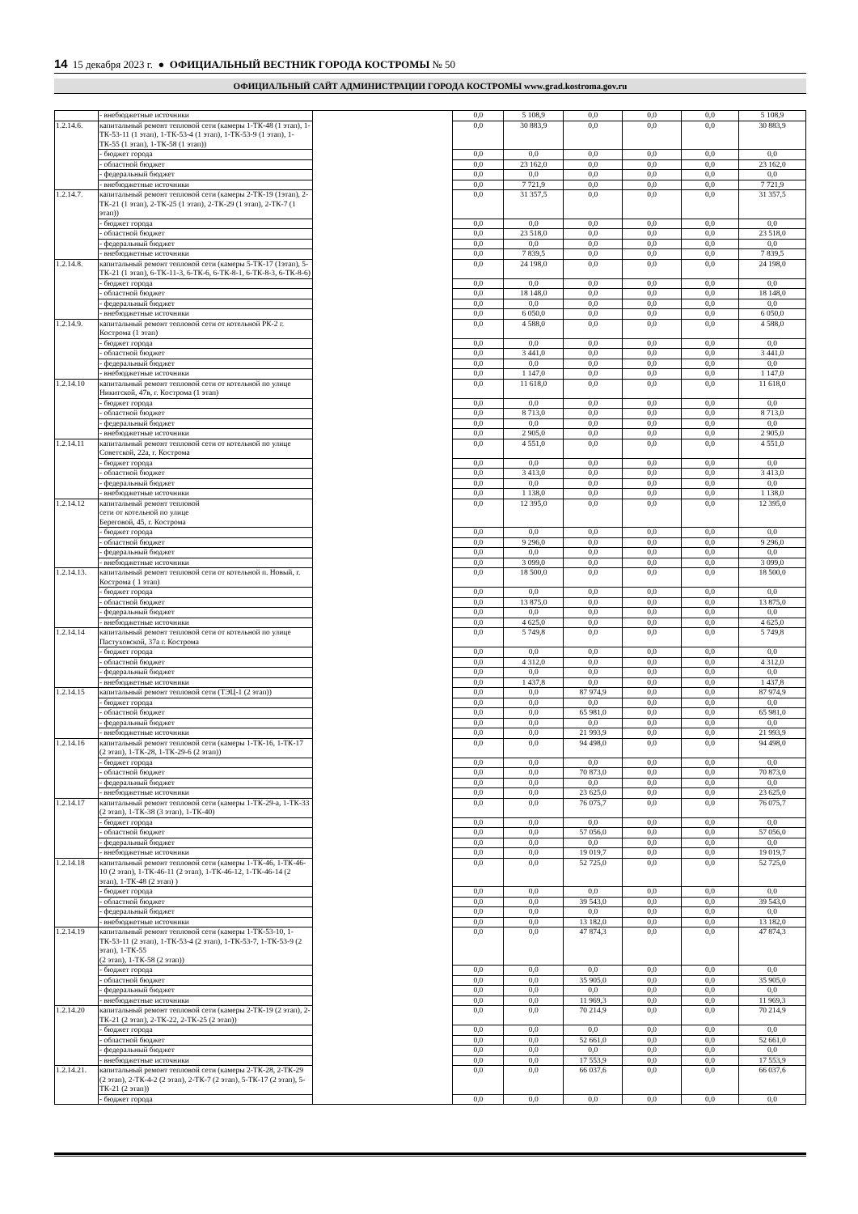14 15 декабря 2023 г. ● ОФИЦИАЛЬНЫЙ ВЕСТНИК ГОРОДА КОСТРОМЫ № 50
ОФИЦИАЛЬНЫЙ САЙТ АДМИНИСТРАЦИИ ГОРОДА КОСТРОМЫ www.grad.kostroma.gov.ru
| | - внебюджетные источники | | 0,0 | 5 108,9 | 0,0 | 0,0 | 0,0 | 5 108,9 |
| 1.2.14.6. | капитальный ремонт тепловой сети (камеры 1-ТК-48 (1 этап), 1-ТК-53-11 (1 этап), 1-ТК-53-4 (1 этап), 1-ТК-53-9 (1 этап), 1-ТК-55 (1 этап), 1-ТК-58 (1 этап)) | | 0,0 | 30 883,9 | 0,0 | 0,0 | 0,0 | 30 883,9 |
| | - бюджет города | | 0,0 | 0,0 | 0,0 | 0,0 | 0,0 | 0,0 |
| | - областной бюджет | | 0,0 | 23 162,0 | 0,0 | 0,0 | 0,0 | 23 162,0 |
| | - федеральный бюджет | | 0,0 | 0,0 | 0,0 | 0,0 | 0,0 | 0,0 |
| | - внебюджетные источники | | 0,0 | 7 721,9 | 0,0 | 0,0 | 0,0 | 7 721,9 |
| 1.2.14.7. | капитальный ремонт тепловой сети (камеры 2-ТК-19 (1этап), 2-ТК-21 (1 этап), 2-ТК-25 (1 этап), 2-ТК-29 (1 этап), 2-ТК-7 (1 этап)) | | 0,0 | 31 357,5 | 0,0 | 0,0 | 0,0 | 31 357,5 |
| | - бюджет города | | 0,0 | 0,0 | 0,0 | 0,0 | 0,0 | 0,0 |
| | - областной бюджет | | 0,0 | 23 518,0 | 0,0 | 0,0 | 0,0 | 23 518,0 |
| | - федеральный бюджет | | 0,0 | 0,0 | 0,0 | 0,0 | 0,0 | 0,0 |
| | - внебюджетные источники | | 0,0 | 7 839,5 | 0,0 | 0,0 | 0,0 | 7 839,5 |
| 1.2.14.8. | капитальный ремонт тепловой сети (камеры 5-ТК-17 (1этап), 5-ТК-21 (1 этап), 6-ТК-11-3, 6-ТК-6, 6-ТК-8-1, 6-ТК-8-3, 6-ТК-8-6) | | 0,0 | 24 198,0 | 0,0 | 0,0 | 0,0 | 24 198,0 |
| | - бюджет города | | 0,0 | 0,0 | 0,0 | 0,0 | 0,0 | 0,0 |
| | - областной бюджет | | 0,0 | 18 148,0 | 0,0 | 0,0 | 0,0 | 18 148,0 |
| | - федеральный бюджет | | 0,0 | 0,0 | 0,0 | 0,0 | 0,0 | 0,0 |
| | - внебюджетные источники | | 0,0 | 6 050,0 | 0,0 | 0,0 | 0,0 | 6 050,0 |
| 1.2.14.9. | капитальный ремонт тепловой сети от котельной РК-2 г. Кострома (1 этап) | | 0,0 | 4 588,0 | 0,0 | 0,0 | 0,0 | 4 588,0 |
| | - бюджет города | | 0,0 | 0,0 | 0,0 | 0,0 | 0,0 | 0,0 |
| | - областной бюджет | | 0,0 | 3 441,0 | 0,0 | 0,0 | 0,0 | 3 441,0 |
| | - федеральный бюджет | | 0,0 | 0,0 | 0,0 | 0,0 | 0,0 | 0,0 |
| | - внебюджетные источники | | 0,0 | 1 147,0 | 0,0 | 0,0 | 0,0 | 1 147,0 |
| 1.2.14.10 | капитальный ремонт тепловой сети от котельной по улице Никитской, 47в, г. Кострома (1 этап) | | 0,0 | 11 618,0 | 0,0 | 0,0 | 0,0 | 11 618,0 |
| | - бюджет города | | 0,0 | 0,0 | 0,0 | 0,0 | 0,0 | 0,0 |
| | - областной бюджет | | 0,0 | 8 713,0 | 0,0 | 0,0 | 0,0 | 8 713,0 |
| | - федеральный бюджет | | 0,0 | 0,0 | 0,0 | 0,0 | 0,0 | 0,0 |
| | - внебюджетные источники | | 0,0 | 2 905,0 | 0,0 | 0,0 | 0,0 | 2 905,0 |
| 1.2.14.11 | капитальный ремонт тепловой сети от котельной по улице Советской, 22а, г. Кострома | | 0,0 | 4 551,0 | 0,0 | 0,0 | 0,0 | 4 551,0 |
| | - бюджет города | | 0,0 | 0,0 | 0,0 | 0,0 | 0,0 | 0,0 |
| | - областной бюджет | | 0,0 | 3 413,0 | 0,0 | 0,0 | 0,0 | 3 413,0 |
| | - федеральный бюджет | | 0,0 | 0,0 | 0,0 | 0,0 | 0,0 | 0,0 |
| | - внебюджетные источники | | 0,0 | 1 138,0 | 0,0 | 0,0 | 0,0 | 1 138,0 |
| 1.2.14.12 | капитальный ремонт тепловой сети от котельной по улице Береговой, 45, г. Кострома | | 0,0 | 12 395,0 | 0,0 | 0,0 | 0,0 | 12 395,0 |
| | - бюджет города | | 0,0 | 0,0 | 0,0 | 0,0 | 0,0 | 0,0 |
| | - областной бюджет | | 0,0 | 9 296,0 | 0,0 | 0,0 | 0,0 | 9 296,0 |
| | - федеральный бюджет | | 0,0 | 0,0 | 0,0 | 0,0 | 0,0 | 0,0 |
| | - внебюджетные источники | | 0,0 | 3 099,0 | 0,0 | 0,0 | 0,0 | 3 099,0 |
| 1.2.14.13. | капитальный ремонт тепловой сети от котельной п. Новый, г. Кострома ( 1 этап) | | 0,0 | 18 500,0 | 0,0 | 0,0 | 0,0 | 18 500,0 |
| | - бюджет города | | 0,0 | 0,0 | 0,0 | 0,0 | 0,0 | 0,0 |
| | - областной бюджет | | 0,0 | 13 875,0 | 0,0 | 0,0 | 0,0 | 13 875,0 |
| | - федеральный бюджет | | 0,0 | 0,0 | 0,0 | 0,0 | 0,0 | 0,0 |
| | - внебюджетные источники | | 0,0 | 4 625,0 | 0,0 | 0,0 | 0,0 | 4 625,0 |
| 1.2.14.14 | капитальный ремонт тепловой сети от котельной по улице Пастуховской, 37а г. Кострома | | 0,0 | 5 749,8 | 0,0 | 0,0 | 0,0 | 5 749,8 |
| | - бюджет города | | 0,0 | 0,0 | 0,0 | 0,0 | 0,0 | 0,0 |
| | - областной бюджет | | 0,0 | 4 312,0 | 0,0 | 0,0 | 0,0 | 4 312,0 |
| | - федеральный бюджет | | 0,0 | 0,0 | 0,0 | 0,0 | 0,0 | 0,0 |
| | - внебюджетные источники | | 0,0 | 1 437,8 | 0,0 | 0,0 | 0,0 | 1 437,8 |
| 1.2.14.15 | капитальный ремонт тепловой сети (ТЭЦ-1 (2 этап)) | | 0,0 | 0,0 | 87 974,9 | 0,0 | 0,0 | 87 974,9 |
| | - бюджет города | | 0,0 | 0,0 | 0,0 | 0,0 | 0,0 | 0,0 |
| | - областной бюджет | | 0,0 | 0,0 | 65 981,0 | 0,0 | 0,0 | 65 981,0 |
| | - федеральный бюджет | | 0,0 | 0,0 | 0,0 | 0,0 | 0,0 | 0,0 |
| | - внебюджетные источники | | 0,0 | 0,0 | 21 993,9 | 0,0 | 0,0 | 21 993,9 |
| 1.2.14.16 | капитальный ремонт тепловой сети (камеры 1-ТК-16, 1-ТК-17 (2 этап), 1-ТК-28, 1-ТК-29-6 (2 этап)) | | 0,0 | 0,0 | 94 498,0 | 0,0 | 0,0 | 94 498,0 |
| | - бюджет города | | 0,0 | 0,0 | 0,0 | 0,0 | 0,0 | 0,0 |
| | - областной бюджет | | 0,0 | 0,0 | 70 873,0 | 0,0 | 0,0 | 70 873,0 |
| | - федеральный бюджет | | 0,0 | 0,0 | 0,0 | 0,0 | 0,0 | 0,0 |
| | - внебюджетные источники | | 0,0 | 0,0 | 23 625,0 | 0,0 | 0,0 | 23 625,0 |
| 1.2.14.17 | капитальный ремонт тепловой сети (камеры 1-ТК-29-а, 1-ТК-33 (2 этап), 1-ТК-38 (3 этап), 1-ТК-40) | | 0,0 | 0,0 | 76 075,7 | 0,0 | 0,0 | 76 075,7 |
| | - бюджет города | | 0,0 | 0,0 | 0,0 | 0,0 | 0,0 | 0,0 |
| | - областной бюджет | | 0,0 | 0,0 | 57 056,0 | 0,0 | 0,0 | 57 056,0 |
| | - федеральный бюджет | | 0,0 | 0,0 | 0,0 | 0,0 | 0,0 | 0,0 |
| | - внебюджетные источники | | 0,0 | 0,0 | 19 019,7 | 0,0 | 0,0 | 19 019,7 |
| 1.2.14.18 | капитальный ремонт тепловой сети (камеры 1-ТК-46, 1-ТК-46-10 (2 этап), 1-ТК-46-11 (2 этап), 1-ТК-46-12, 1-ТК-46-14 (2 этап), 1-ТК-48 (2 этап) ) | | 0,0 | 0,0 | 52 725,0 | 0,0 | 0,0 | 52 725,0 |
| | - бюджет города | | 0,0 | 0,0 | 0,0 | 0,0 | 0,0 | 0,0 |
| | - областной бюджет | | 0,0 | 0,0 | 39 543,0 | 0,0 | 0,0 | 39 543,0 |
| | - федеральный бюджет | | 0,0 | 0,0 | 0,0 | 0,0 | 0,0 | 0,0 |
| | - внебюджетные источники | | 0,0 | 0,0 | 13 182,0 | 0,0 | 0,0 | 13 182,0 |
| 1.2.14.19 | капитальный ремонт тепловой сети (камеры 1-ТК-53-10, 1-ТК-53-11 (2 этап), 1-ТК-53-4 (2 этап), 1-ТК-53-7, 1-ТК-53-9 (2 этап), 1-ТК-55 (2 этап), 1-ТК-58 (2 этап)) | | 0,0 | 0,0 | 47 874,3 | 0,0 | 0,0 | 47 874,3 |
| | - бюджет города | | 0,0 | 0,0 | 0,0 | 0,0 | 0,0 | 0,0 |
| | - областной бюджет | | 0,0 | 0,0 | 35 905,0 | 0,0 | 0,0 | 35 905,0 |
| | - федеральный бюджет | | 0,0 | 0,0 | 0,0 | 0,0 | 0,0 | 0,0 |
| | - внебюджетные источники | | 0,0 | 0,0 | 11 969,3 | 0,0 | 0,0 | 11 969,3 |
| 1.2.14.20 | капитальный ремонт тепловой сети (камеры 2-ТК-19 (2 этап), 2-ТК-21 (2 этап), 2-ТК-22, 2-ТК-25 (2 этап)) | | 0,0 | 0,0 | 70 214,9 | 0,0 | 0,0 | 70 214,9 |
| | - бюджет города | | 0,0 | 0,0 | 0,0 | 0,0 | 0,0 | 0,0 |
| | - областной бюджет | | 0,0 | 0,0 | 52 661,0 | 0,0 | 0,0 | 52 661,0 |
| | - федеральный бюджет | | 0,0 | 0,0 | 0,0 | 0,0 | 0,0 | 0,0 |
| | - внебюджетные источники | | 0,0 | 0,0 | 17 553,9 | 0,0 | 0,0 | 17 553,9 |
| 1.2.14.21. | капитальный ремонт тепловой сети (камеры 2-ТК-28, 2-ТК-29 (2 этап), 2-ТК-4-2 (2 этап), 2-ТК-7 (2 этап), 5-ТК-17 (2 этап), 5-ТК-21 (2 этап)) | | 0,0 | 0,0 | 66 037,6 | 0,0 | 0,0 | 66 037,6 |
| | - бюджет города | | 0,0 | 0,0 | 0,0 | 0,0 | 0,0 | 0,0 |